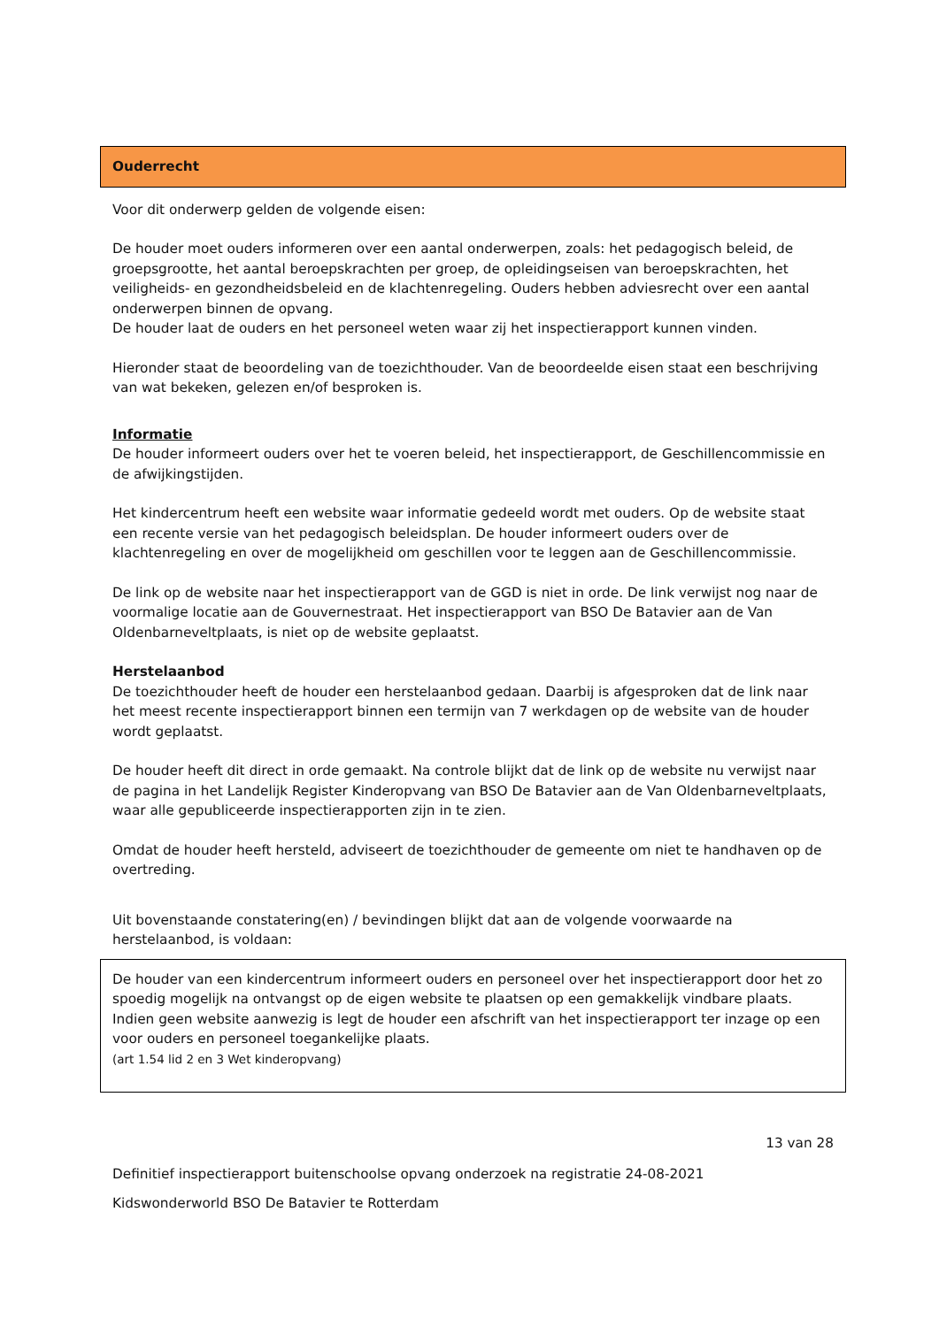Ouderrecht
Voor dit onderwerp gelden de volgende eisen:
De houder moet ouders informeren over een aantal onderwerpen, zoals: het pedagogisch beleid, de groepsgrootte, het aantal beroepskrachten per groep, de opleidingseisen van beroepskrachten, het veiligheids- en gezondheidsbeleid en de klachtenregeling. Ouders hebben adviesrecht over een aantal onderwerpen binnen de opvang.
De houder laat de ouders en het personeel weten waar zij het inspectierapport kunnen vinden.
Hieronder staat de beoordeling van de toezichthouder. Van de beoordeelde eisen staat een beschrijving van wat bekeken, gelezen en/of besproken is.
Informatie
De houder informeert ouders over het te voeren beleid, het inspectierapport, de Geschillencommissie en de afwijkingstijden.
Het kindercentrum heeft een website waar informatie gedeeld wordt met ouders. Op de website staat een recente versie van het pedagogisch beleidsplan. De houder informeert ouders over de klachtenregeling en over de mogelijkheid om geschillen voor te leggen aan de Geschillencommissie.
De link op de website naar het inspectierapport van de GGD is niet in orde. De link verwijst nog naar de voormalige locatie aan de Gouvernestraat. Het inspectierapport van BSO De Batavier aan de Van Oldenbarneveltplaats, is niet op de website geplaatst.
Herstelaanbod
De toezichthouder heeft de houder een herstelaanbod gedaan. Daarbij is afgesproken dat de link naar het meest recente inspectierapport binnen een termijn van 7 werkdagen op de website van de houder wordt geplaatst.
De houder heeft dit direct in orde gemaakt. Na controle blijkt dat de link op de website nu verwijst naar de pagina in het Landelijk Register Kinderopvang van BSO De Batavier aan de Van Oldenbarneveltplaats, waar alle gepubliceerde inspectierapporten zijn in te zien.
Omdat de houder heeft hersteld, adviseert de toezichthouder de gemeente om niet te handhaven op de overtreding.
Uit bovenstaande constatering(en) / bevindingen blijkt dat aan de volgende voorwaarde na herstelaanbod, is voldaan:
De houder van een kindercentrum informeert ouders en personeel over het inspectierapport door het zo spoedig mogelijk na ontvangst op de eigen website te plaatsen op een gemakkelijk vindbare plaats. Indien geen website aanwezig is legt de houder een afschrift van het inspectierapport ter inzage op een voor ouders en personeel toegankelijke plaats.
(art 1.54 lid 2 en 3 Wet kinderopvang)
13 van 28
Definitief inspectierapport buitenschoolse opvang onderzoek na registratie 24-08-2021
Kidswonderworld BSO De Batavier te Rotterdam